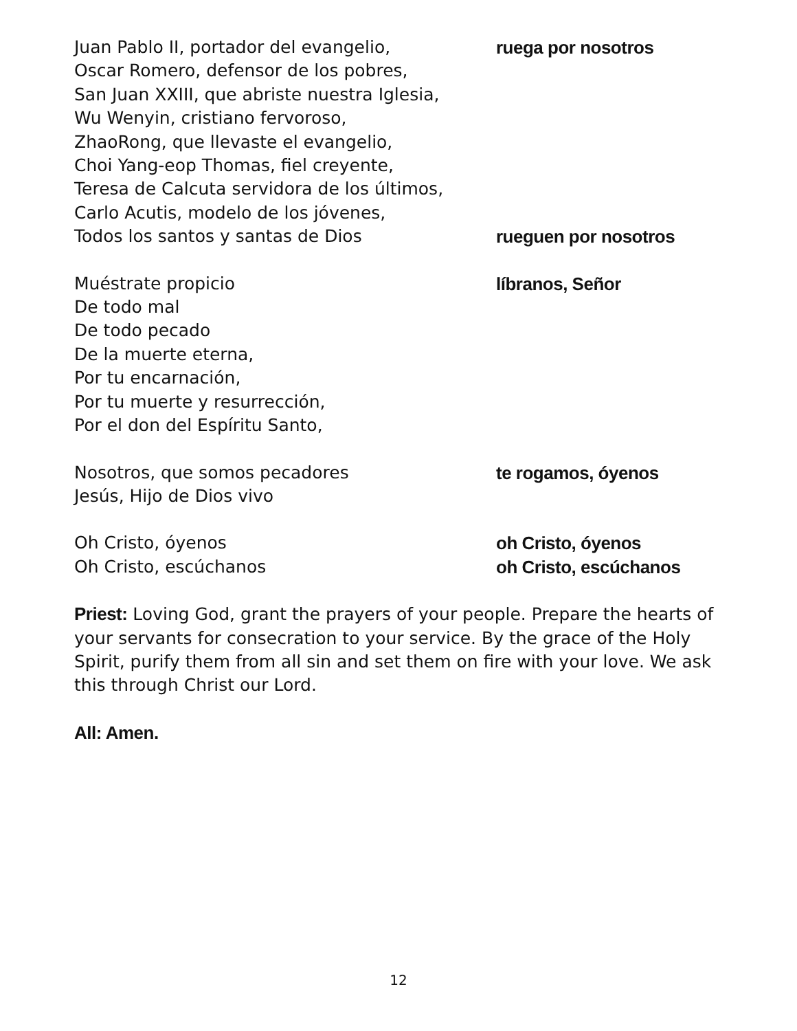Juan Pablo II, portador del evangelio, ruega por nosotros
Oscar Romero, defensor de los pobres,
San Juan XXIII, que abriste nuestra Iglesia,
Wu Wenyin, cristiano fervoroso,
ZhaoRong, que llevaste el evangelio,
Choi Yang-eop Thomas, fiel creyente,
Teresa de Calcuta servidora de los últimos,
Carlo Acutis, modelo de los jóvenes,
Todos los santos y santas de Dios rueguen por nosotros
Muéstrate propicio líbranos, Señor
De todo mal
De todo pecado
De la muerte eterna,
Por tu encarnación,
Por tu muerte y resurrección,
Por el don del Espíritu Santo,
Nosotros, que somos pecadores te rogamos, óyenos
Jesús, Hijo de Dios vivo
Oh Cristo, óyenos oh Cristo, óyenos
Oh Cristo, escúchanos oh Cristo, escúchanos
Priest: Loving God, grant the prayers of your people. Prepare the hearts of your servants for consecration to your service. By the grace of the Holy Spirit, purify them from all sin and set them on fire with your love. We ask this through Christ our Lord.
All: Amen.
12